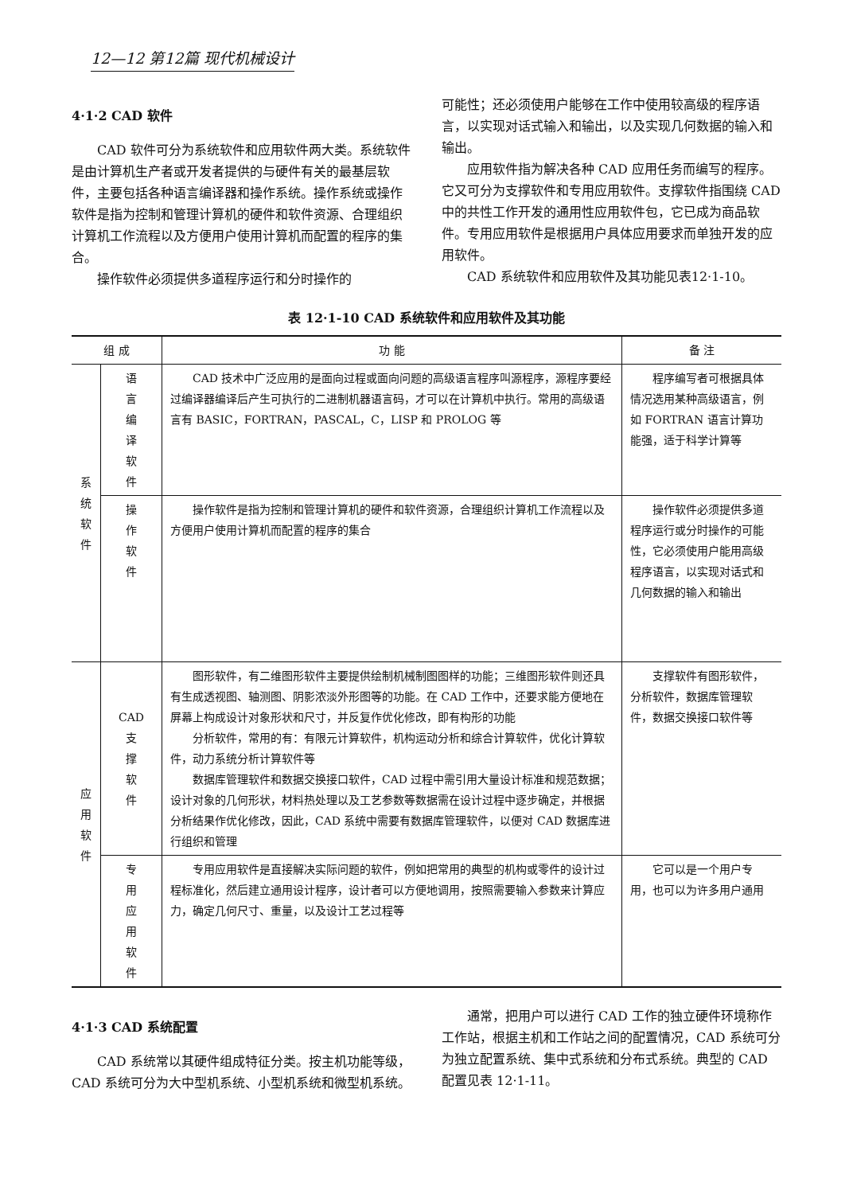12—12 第12篇 现代机械设计
4·1·2 CAD 软件
CAD 软件可分为系统软件和应用软件两大类。系统软件是由计算机生产者或开发者提供的与硬件有关的最基层软件，主要包括各种语言编译器和操作系统。操作系统或操作软件是指为控制和管理计算机的硬件和软件资源、合理组织计算机工作流程以及方便用户使用计算机而配置的程序的集合。
操作软件必须提供多道程序运行和分时操作的
可能性；还必须使用户能够在工作中使用较高级的程序语言，以实现对话式输入和输出，以及实现几何数据的输入和输出。
应用软件指为解决各种 CAD 应用任务而编写的程序。它又可分为支撑软件和专用应用软件。支撑软件指围绕 CAD 中的共性工作开发的通用性应用软件包，它已成为商品软件。专用应用软件是根据用户具体应用要求而单独开发的应用软件。
CAD 系统软件和应用软件及其功能见表12·1-10。
表 12·1-10 CAD 系统软件和应用软件及其功能
| 组 成 | | 功 能 | 备 注 |
| --- | --- | --- | --- |
| 系 统 软 件 | 语 言 编 译 软 件 | CAD 技术中广泛应用的是面向过程或面向问题的高级语言程序叫源程序，源程序要经过编译器编译后产生可执行的二进制机器语言码，才可以在计算机中执行。常用的高级语言有 BASIC，FORTRAN，PASCAL，C，LISP 和 PROLOG 等 | 程序编写者可根据具体情况选用某种高级语言，例如 FORTRAN 语言计算功能强，适于科学计算等 |
| | 操 作 软 件 | 操作软件是指为控制和管理计算机的硬件和软件资源，合理组织计算机工作流程以及方便用户使用计算机而配置的程序的集合 | 操作软件必须提供多道程序运行或分时操作的可能性，它必须使用户能用高级程序语言，以实现对话式和几何数据的输入和输出 |
| 应 用 软 件 | CAD 支 撑 软 件 | 图形软件，有二维图形软件主要提供绘制机械制图图样的功能；三维图形软件则还具有生成透视图、轴测图、阴影浓淡外形图等的功能。在 CAD 工作中，还要求能方便地在屏幕上构成设计对象形状和尺寸，并反复作优化修改，即有构形的功能 分析软件，常用的有：有限元计算软件，机构运动分析和综合计算软件，优化计算软件，动力系统分析计算软件等 数据库管理软件和数据交换接口软件，CAD 过程中需引用大量设计标准和规范数据；设计对象的几何形状，材料热处理以及工艺参数等数据需在设计过程中逐步确定，并根据分析结果作优化修改，因此，CAD 系统中需要有数据库管理软件，以便对 CAD 数据库进行组织和管理 | 支撑软件有图形软件，分析软件，数据库管理软件，数据交换接口软件等 |
| | 专 用 应 用 软 件 | 专用应用软件是直接解决实际问题的软件，例如把常用的典型的机构或零件的设计过程标准化，然后建立通用设计程序，设计者可以方便地调用，按照需要输入参数来计算应力，确定几何尺寸、重量，以及设计工艺过程等 | 它可以是一个用户专用，也可以为许多用户通用 |
4·1·3 CAD 系统配置
CAD 系统常以其硬件组成特征分类。按主机功能等级，CAD 系统可分为大中型机系统、小型机系统和微型机系统。
通常，把用户可以进行 CAD 工作的独立硬件环境称作工作站，根据主机和工作站之间的配置情况，CAD 系统可分为独立配置系统、集中式系统和分布式系统。典型的 CAD 配置见表 12·1-11。